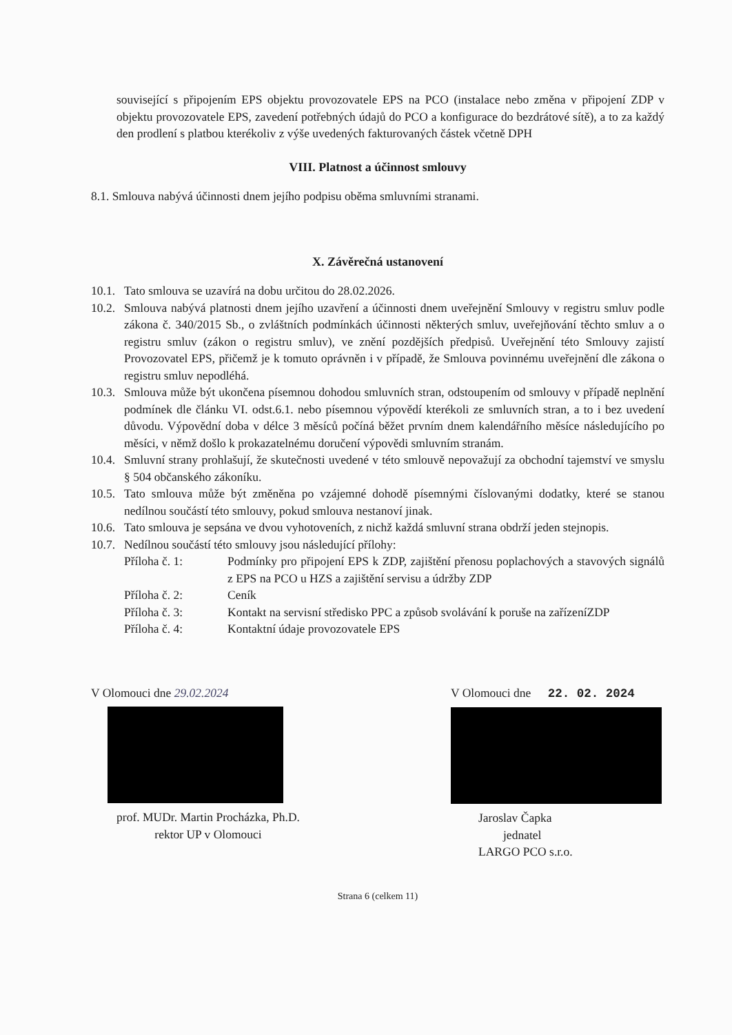související s připojením EPS objektu provozovatele EPS na PCO (instalace nebo změna v připojení ZDP v objektu provozovatele EPS, zavedení potřebných údajů do PCO a konfigurace do bezdrátové sítě), a to za každý den prodlení s platbou kterékoliv z výše uvedených fakturovaných částek včetně DPH
VIII. Platnost a účinnost smlouvy
8.1. Smlouva nabývá účinnosti dnem jejího podpisu oběma smluvními stranami.
X. Závěrečná ustanovení
10.1. Tato smlouva se uzavírá na dobu určitou do 28.02.2026.
10.2. Smlouva nabývá platnosti dnem jejího uzavření a účinnosti dnem uveřejnění Smlouvy v registru smluv podle zákona č. 340/2015 Sb., o zvláštních podmínkách účinnosti některých smluv, uveřejňování těchto smluv a o registru smluv (zákon o registru smluv), ve znění pozdějších předpisů. Uveřejnění této Smlouvy zajistí Provozovatel EPS, přičemž je k tomuto oprávněn i v případě, že Smlouva povinnému uveřejnění dle zákona o registru smluv nepodléhá.
10.3. Smlouva může být ukončena písemnou dohodou smluvních stran, odstoupením od smlouvy v případě neplnění podmínek dle článku VI. odst.6.1. nebo písemnou výpovědí kterékoli ze smluvních stran, a to i bez uvedení důvodu. Výpovědní doba v délce 3 měsíců počíná běžet prvním dnem kalendářního měsíce následujícího po měsíci, v němž došlo k prokazatelnému doručení výpovědi smluvním stranám.
10.4. Smluvní strany prohlašují, že skutečnosti uvedené v této smlouvě nepovažují za obchodní tajemství ve smyslu § 504 občanského zákoníku.
10.5. Tato smlouva může být změněna po vzájemné dohodě písemnými číslovanými dodatky, které se stanou nedílnou součástí této smlouvy, pokud smlouva nestanoví jinak.
10.6. Tato smlouva je sepsána ve dvou vyhotoveních, z nichž každá smluvní strana obdrží jeden stejnopis.
10.7. Nedílnou součástí této smlouvy jsou následující přílohy:
Příloha č. 1: Podmínky pro připojení EPS k ZDP, zajištění přenosu poplachových a stavových signálů z EPS na PCO u HZS a zajištění servisu a údržby ZDP
Příloha č. 2: Ceník
Příloha č. 3: Kontakt na servisní středisko PPC a způsob svolávání k poruše na zařízeníZDP
Příloha č. 4: Kontaktní údaje provozovatele EPS
V Olomouci dne 29.02.2024
prof. MUDr. Martin Procházka, Ph.D.
rektor UP v Olomouci
V Olomouci dne 22. 02. 2024
Jaroslav Čapka
jednatel
LARGO PCO s.r.o.
Strana 6 (celkem 11)